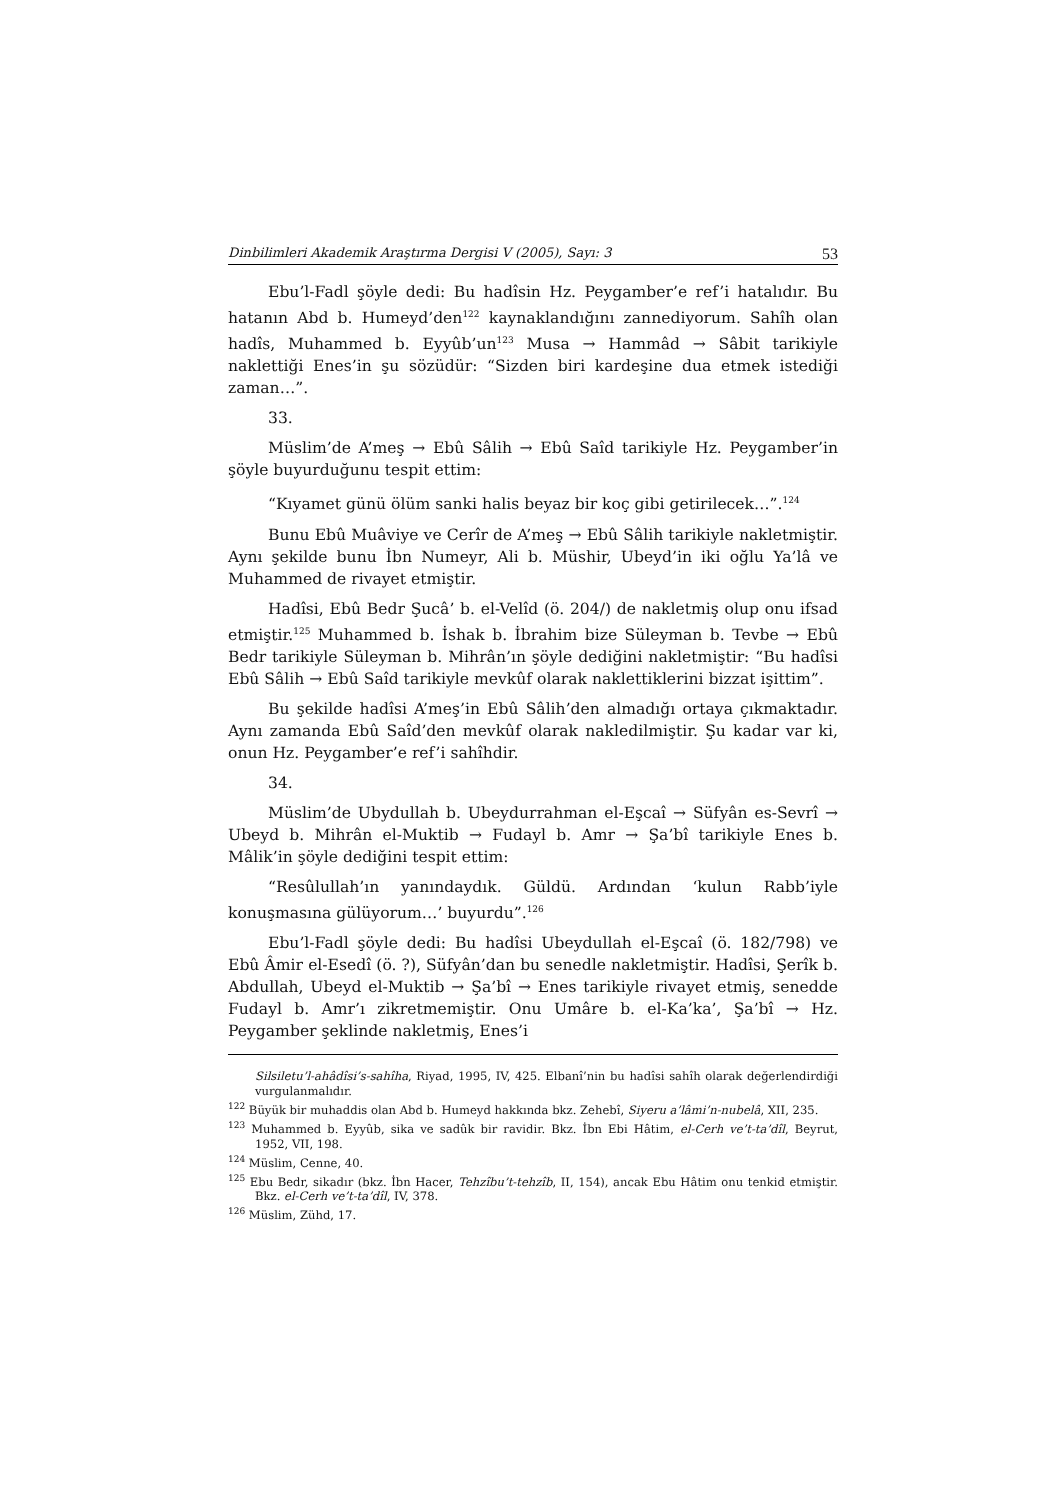Dinbilimleri Akademik Araştırma Dergisi V (2005), Sayı: 3 53
Ebu’l-Fadl şöyle dedi: Bu hadîsin Hz. Peygamber’e ref’i hatalıdır. Bu hatanın Abd b. Humeyd’den<sup>122</sup> kaynaklandığını zannediyorum. Sahîh olan hadîs, Muhammed b. Eyyûb’un<sup>123</sup> Musa → Hammâd → Sâbit tarikiyle naklettiği Enes’in şu sözüdür: “Sizden biri kardeşine dua etmek istediği zaman…”.
33.
Müslim’de A’meş → Ebû Sâlih → Ebû Saîd tarikiyle Hz. Peygamber’in şöyle buyurduğunu tespit ettim:
“Kıyamet günü ölüm sanki halis beyaz bir koç gibi getirilecek…”.<sup>124</sup>
Bunu Ebû Muâviye ve Cerîr de A’meş → Ebû Sâlih tarikiyle nakletmiştir. Aynı şekilde bunu İbn Numeyr, Ali b. Müshir, Ubeyd’in iki oğlu Ya’lâ ve Muhammed de rivayet etmiştir.
Hadîsi, Ebû Bedr Şucâ’ b. el-Velîd (ö. 204/) de nakletmiş olup onu ifsad etmiştir.<sup>125</sup> Muhammed b. İshak b. İbrahim bize Süleyman b. Tevbe → Ebû Bedr tarikiyle Süleyman b. Mihrân’ın şöyle dediğini nakletmiştir: “Bu hadîsi Ebû Sâlih → Ebû Saîd tarikiyle mevkûf olarak naklettiklerini bizzat işittim”.
Bu şekilde hadîsi A’meş’in Ebû Sâlih’den almadığı ortaya çıkmaktadır. Aynı zamanda Ebû Saîd’den mevkûf olarak nakledilmiştir. Şu kadar var ki, onun Hz. Peygamber’e ref’i sahîhdir.
34.
Müslim’de Ubydullah b. Ubeydurrahman el-Eşcaî → Süfyân es-Sevrî → Ubeyd b. Mihrân el-Muktib → Fudayl b. Amr → Şa’bî tarikiyle Enes b. Mâlik’in şöyle dediğini tespit ettim:
“Resûlullah’ın yanındaydık. Güldü. Ardından ‘kulun Rabb’iyle konuşmasına gülüyorum…’ buyurdu”.<sup>126</sup>
Ebu’l-Fadl şöyle dedi: Bu hadîsi Ubeydullah el-Eşcaî (ö. 182/798) ve Ebû Âmir el-Esedî (ö. ?), Süfyân’dan bu senedle nakletmiştir. Hadîsi, Şerîk b. Abdullah, Ubeyd el-Muktib → Şa’bî → Enes tarikiyle rivayet etmiş, senedde Fudayl b. Amr’ı zikretmemiştir. Onu Umâre b. el-Ka’ka’, Şa’bî → Hz. Peygamber şeklinde nakletmiş, Enes’i
Silsiletu’l-ahâdîsi’s-sahîha, Riyad, 1995, IV, 425. Elbanî’nin bu hadîsi sahîh olarak değerlendirdiği vurgulanmalıdır.
<sup>122</sup> Büyük bir muhaddis olan Abd b. Humeyd hakkında bkz. Zehebî, Siyeru a’lâmi’n-nubelâ, XII, 235.
<sup>123</sup> Muhammed b. Eyyûb, sika ve sadûk bir ravidir. Bkz. İbn Ebi Hâtim, el-Cerh ve’t-ta’dîl, Beyrut, 1952, VII, 198.
<sup>124</sup> Müslim, Cenne, 40.
<sup>125</sup> Ebu Bedr, sikadır (bkz. İbn Hacer, Tehzîbu’t-tehzîb, II, 154), ancak Ebu Hâtim onu tenkid etmiştir. Bkz. el-Cerh ve’t-ta’dîl, IV, 378.
<sup>126</sup> Müslim, Zühd, 17.